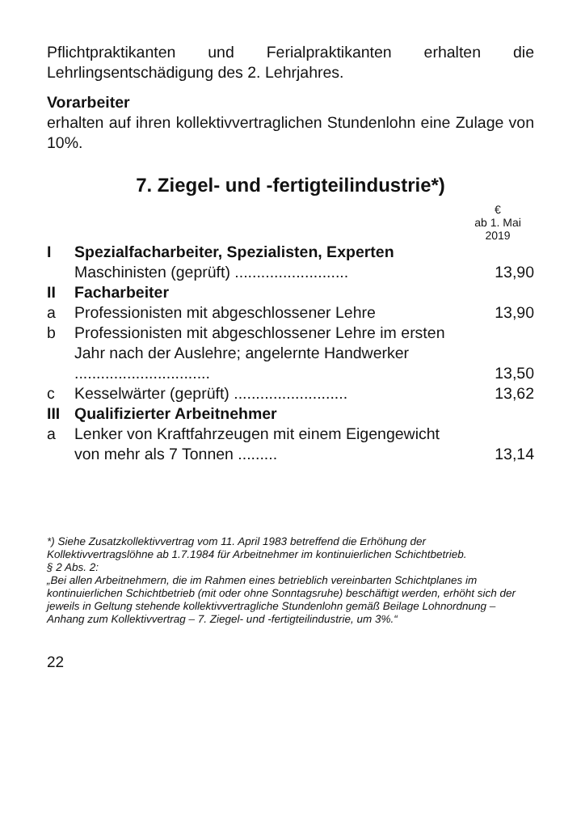Pflichtpraktikanten und Ferialpraktikanten erhalten die Lehrlingsentschädigung des 2. Lehrjahres.
Vorarbeiter
erhalten auf ihren kollektivvertraglichen Stundenlohn eine Zulage von 10%.
7. Ziegel- und -fertigteilindustrie*)
| | | € ab 1. Mai 2019 |
| I | Spezialfacharbeiter, Spezialisten, Experten | |
| | Maschinisten (geprüft) .......................... | 13,90 |
| II | Facharbeiter | |
| a | Professionisten mit abgeschlossener Lehre | 13,90 |
| b | Professionisten mit abgeschlossener Lehre im ersten Jahr nach der Auslehre; angelernte Handwerker ............................... | 13,50 |
| c | Kesselwärter (geprüft) .......................... | 13,62 |
| III | Qualifizierter Arbeitnehmer | |
| a | Lenker von Kraftfahrzeugen mit einem Eigengewicht von mehr als 7 Tonnen ......... | 13,14 |
*) Siehe Zusatzkollektivvertrag vom 11. April 1983 betreffend die Erhöhung der Kollektivvertragslöhne ab 1.7.1984 für Arbeitnehmer im kontinuierlichen Schichtbetrieb.
§ 2 Abs. 2:
„Bei allen Arbeitnehmern, die im Rahmen eines betrieblich vereinbarten Schichtplanes im kontinuierlichen Schichtbetrieb (mit oder ohne Sonntagsruhe) beschäftigt werden, erhöht sich der jeweils in Geltung stehende kollektivvertragliche Stundenlohn gemäß Beilage Lohnordnung – Anhang zum Kollektivvertrag – 7. Ziegel- und -fertigteilindustrie, um 3%.“
22